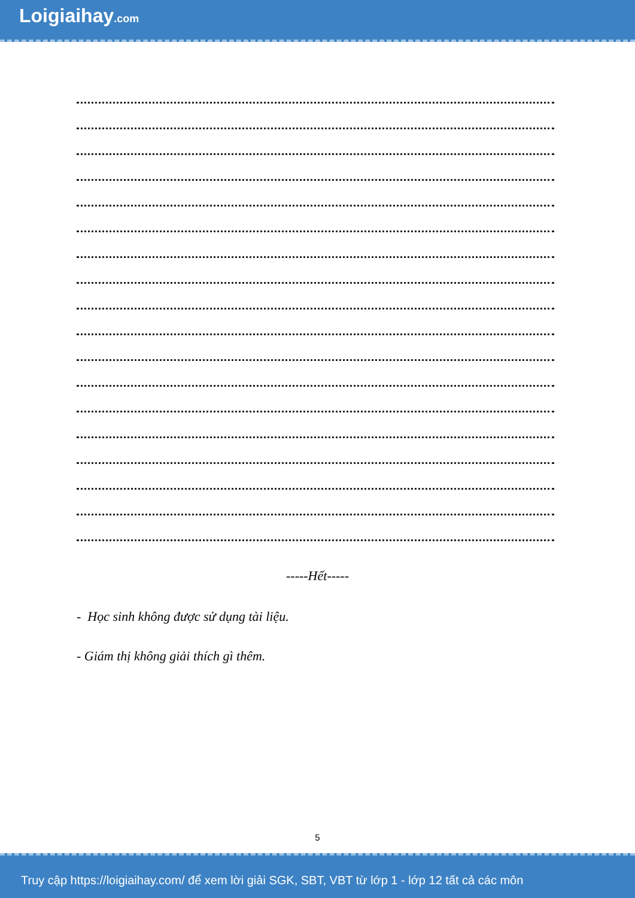Loigiaihay.com
-----Hết-----
- Học sinh không được sử dụng tài liệu.
- Giám thị không giải thích gì thêm.
5
Truy cập https://loigiaihay.com/ để xem lời giải SGK, SBT, VBT từ lớp 1 - lớp 12 tất cả các môn